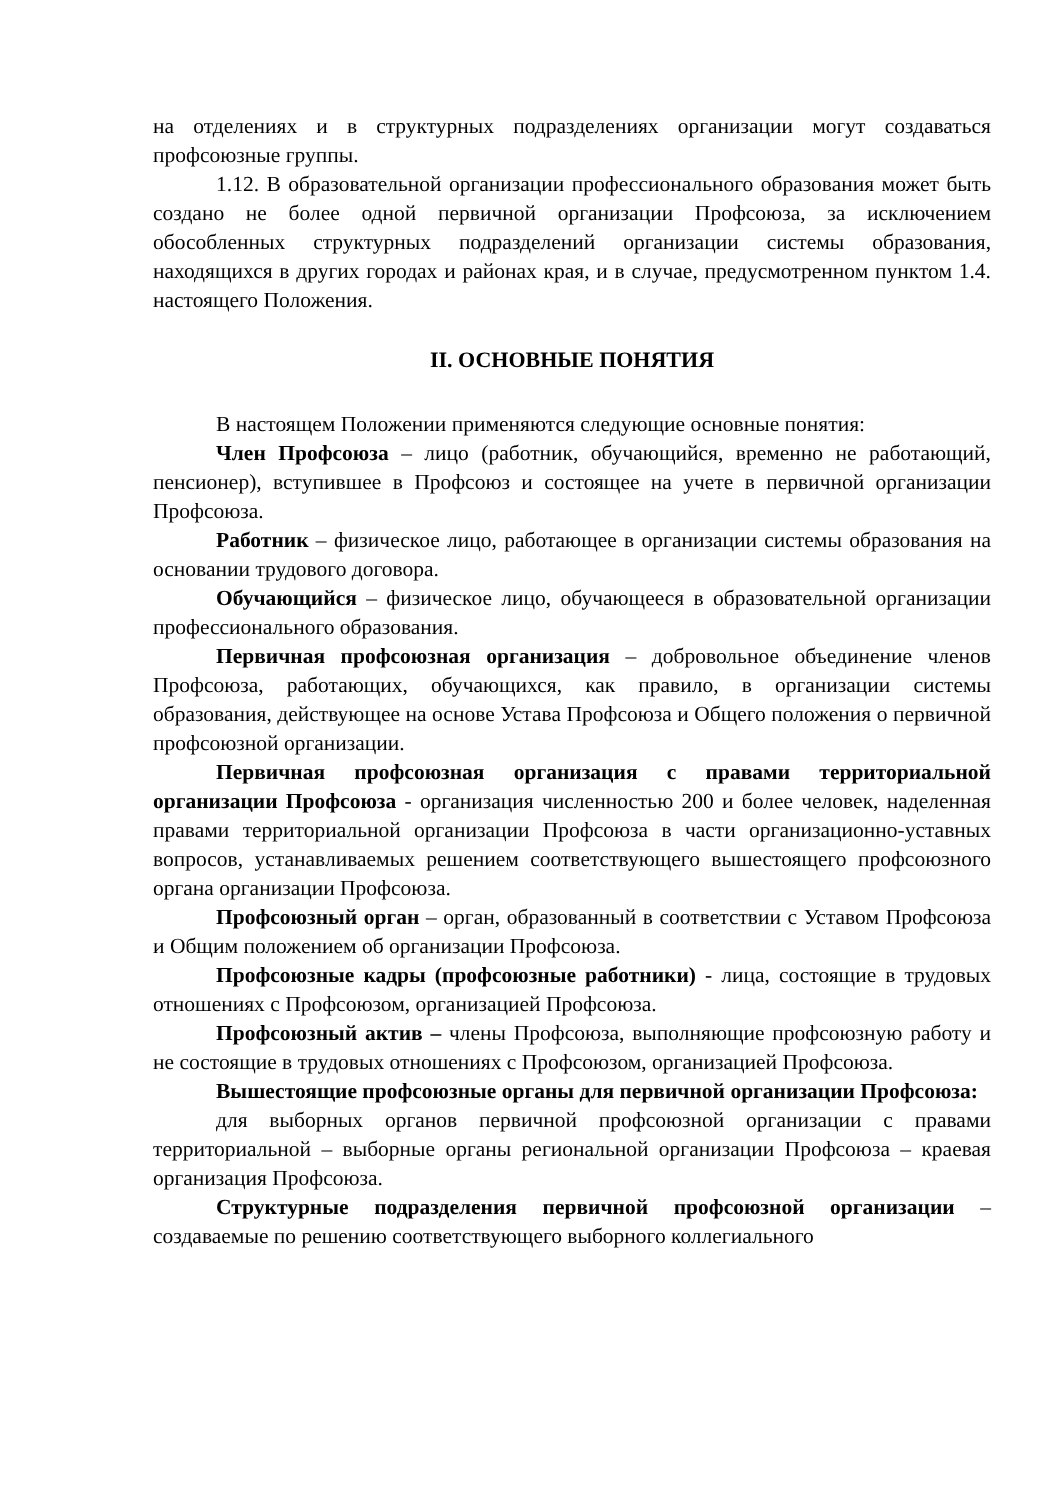на отделениях и в структурных подразделениях организации могут создаваться профсоюзные группы.
1.12. В образовательной организации профессионального образования может быть создано не более одной первичной организации Профсоюза, за исключением обособленных структурных подразделений организации системы образования, находящихся в других городах и районах края, и в случае, предусмотренном пунктом 1.4. настоящего Положения.
II. ОСНОВНЫЕ ПОНЯТИЯ
В настоящем Положении применяются следующие основные понятия:
Член Профсоюза – лицо (работник, обучающийся, временно не работающий, пенсионер), вступившее в Профсоюз и состоящее на учете в первичной организации Профсоюза.
Работник – физическое лицо, работающее в организации системы образования на основании трудового договора.
Обучающийся – физическое лицо, обучающееся в образовательной организации профессионального образования.
Первичная профсоюзная организация – добровольное объединение членов Профсоюза, работающих, обучающихся, как правило, в организации системы образования, действующее на основе Устава Профсоюза и Общего положения о первичной профсоюзной организации.
Первичная профсоюзная организация с правами территориальной организации Профсоюза - организация численностью 200 и более человек, наделенная правами территориальной организации Профсоюза в части организационно-уставных вопросов, устанавливаемых решением соответствующего вышестоящего профсоюзного органа организации Профсоюза.
Профсоюзный орган – орган, образованный в соответствии с Уставом Профсоюза и Общим положением об организации Профсоюза.
Профсоюзные кадры (профсоюзные работники) - лица, состоящие в трудовых отношениях с Профсоюзом, организацией Профсоюза.
Профсоюзный актив – члены Профсоюза, выполняющие профсоюзную работу и не состоящие в трудовых отношениях с Профсоюзом, организацией Профсоюза.
Вышестоящие профсоюзные органы для первичной организации Профсоюза:
для выборных органов первичной профсоюзной организации с правами территориальной – выборные органы региональной организации Профсоюза – краевая организация Профсоюза.
Структурные подразделения первичной профсоюзной организации – создаваемые по решению соответствующего выборного коллегиального